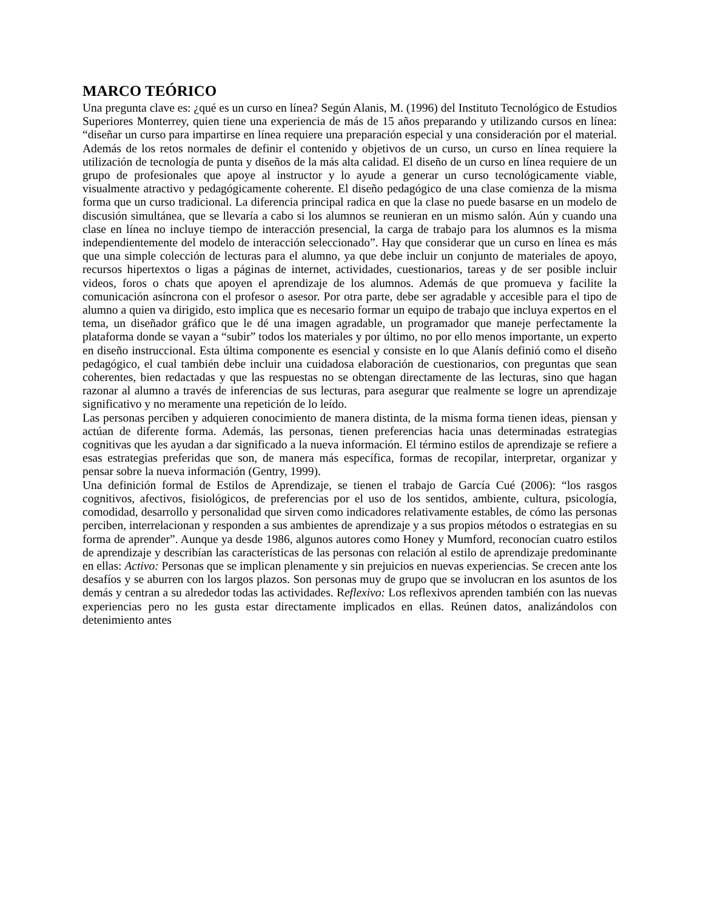MARCO TEÓRICO
Una pregunta clave es: ¿qué es un curso en línea? Según Alanis, M. (1996) del Instituto Tecnológico de Estudios Superiores Monterrey, quien tiene una experiencia de más de 15 años preparando y utilizando cursos en línea: “diseñar un curso para impartirse en línea requiere una preparación especial y una consideración por el material. Además de los retos normales de definir el contenido y objetivos de un curso, un curso en línea requiere la utilización de tecnología de punta y diseños de la más alta calidad. El diseño de un curso en línea requiere de un grupo de profesionales que apoye al instructor y lo ayude a generar un curso tecnológicamente viable, visualmente atractivo y pedagógicamente coherente. El diseño pedagógico de una clase comienza de la misma forma que un curso tradicional. La diferencia principal radica en que la clase no puede basarse en un modelo de discusión simultánea, que se llevaría a cabo si los alumnos se reunieran en un mismo salón. Aún y cuando una clase en línea no incluye tiempo de interacción presencial, la carga de trabajo para los alumnos es la misma independientemente del modelo de interacción seleccionado”. Hay que considerar que un curso en línea es más que una simple colección de lecturas para el alumno, ya que debe incluir un conjunto de materiales de apoyo, recursos hipertextos o ligas a páginas de internet, actividades, cuestionarios, tareas y de ser posible incluir videos, foros o chats que apoyen el aprendizaje de los alumnos. Además de que promueva y facilite la comunicación asíncrona con el profesor o asesor. Por otra parte, debe ser agradable y accesible para el tipo de alumno a quien va dirigido, esto implica que es necesario formar un equipo de trabajo que incluya expertos en el tema, un diseñador gráfico que le dé una imagen agradable, un programador que maneje perfectamente la plataforma donde se vayan a “subir” todos los materiales y por último, no por ello menos importante, un experto en diseño instruccional. Esta última componente es esencial y consiste en lo que Alanís definió como el diseño pedagógico, el cual también debe incluir una cuidadosa elaboración de cuestionarios, con preguntas que sean coherentes, bien redactadas y que las respuestas no se obtengan directamente de las lecturas, sino que hagan razonar al alumno a través de inferencias de sus lecturas, para asegurar que realmente se logre un aprendizaje significativo y no meramente una repetición de lo leído.
Las personas perciben y adquieren conocimiento de manera distinta, de la misma forma tienen ideas, piensan y actúan de diferente forma. Además, las personas, tienen preferencias hacia unas determinadas estrategias cognitivas que les ayudan a dar significado a la nueva información. El término estilos de aprendizaje se refiere a esas estrategias preferidas que son, de manera más específica, formas de recopilar, interpretar, organizar y pensar sobre la nueva información (Gentry, 1999).
Una definición formal de Estilos de Aprendizaje, se tienen el trabajo de García Cué (2006): “los rasgos cognitivos, afectivos, fisiológicos, de preferencias por el uso de los sentidos, ambiente, cultura, psicología, comodidad, desarrollo y personalidad que sirven como indicadores relativamente estables, de cómo las personas perciben, interrelacionan y responden a sus ambientes de aprendizaje y a sus propios métodos o estrategias en su forma de aprender”. Aunque ya desde 1986, algunos autores como Honey y Mumford, reconocían cuatro estilos de aprendizaje y describían las características de las personas con relación al estilo de aprendizaje predominante en ellas: Activo: Personas que se implican plenamente y sin prejuicios en nuevas experiencias. Se crecen ante los desafíos y se aburren con los largos plazos. Son personas muy de grupo que se involucran en los asuntos de los demás y centran a su alrededor todas las actividades. Reflexivo: Los reflexivos aprenden también con las nuevas experiencias pero no les gusta estar directamente implicados en ellas. Reúnen datos, analizándolos con detenimiento antes